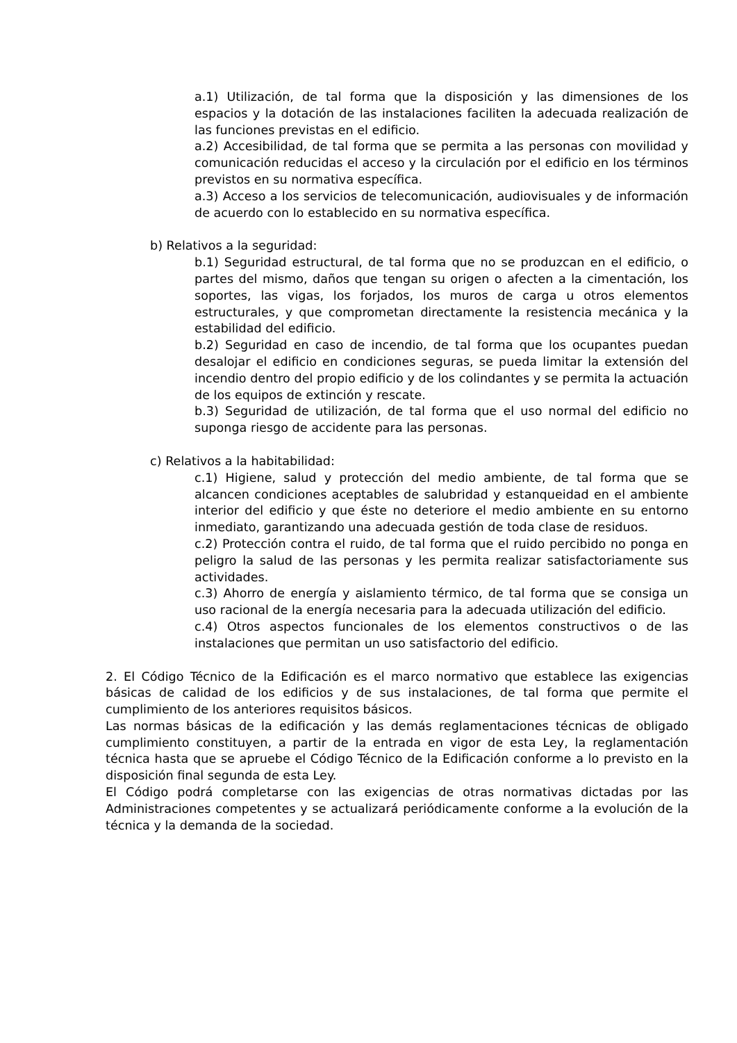a.1) Utilización, de tal forma que la disposición y las dimensiones de los espacios y la dotación de las instalaciones faciliten la adecuada realización de las funciones previstas en el edificio.
a.2) Accesibilidad, de tal forma que se permita a las personas con movilidad y comunicación reducidas el acceso y la circulación por el edificio en los términos previstos en su normativa específica.
a.3) Acceso a los servicios de telecomunicación, audiovisuales y de información de acuerdo con lo establecido en su normativa específica.
b) Relativos a la seguridad:
b.1) Seguridad estructural, de tal forma que no se produzcan en el edificio, o partes del mismo, daños que tengan su origen o afecten a la cimentación, los soportes, las vigas, los forjados, los muros de carga u otros elementos estructurales, y que comprometan directamente la resistencia mecánica y la estabilidad del edificio.
b.2) Seguridad en caso de incendio, de tal forma que los ocupantes puedan desalojar el edificio en condiciones seguras, se pueda limitar la extensión del incendio dentro del propio edificio y de los colindantes y se permita la actuación de los equipos de extinción y rescate.
b.3) Seguridad de utilización, de tal forma que el uso normal del edificio no suponga riesgo de accidente para las personas.
c) Relativos a la habitabilidad:
c.1) Higiene, salud y protección del medio ambiente, de tal forma que se alcancen condiciones aceptables de salubridad y estanqueidad en el ambiente interior del edificio y que éste no deteriore el medio ambiente en su entorno inmediato, garantizando una adecuada gestión de toda clase de residuos.
c.2) Protección contra el ruido, de tal forma que el ruido percibido no ponga en peligro la salud de las personas y les permita realizar satisfactoriamente sus actividades.
c.3) Ahorro de energía y aislamiento térmico, de tal forma que se consiga un uso racional de la energía necesaria para la adecuada utilización del edificio.
c.4) Otros aspectos funcionales de los elementos constructivos o de las instalaciones que permitan un uso satisfactorio del edificio.
2. El Código Técnico de la Edificación es el marco normativo que establece las exigencias básicas de calidad de los edificios y de sus instalaciones, de tal forma que permite el cumplimiento de los anteriores requisitos básicos.
Las normas básicas de la edificación y las demás reglamentaciones técnicas de obligado cumplimiento constituyen, a partir de la entrada en vigor de esta Ley, la reglamentación técnica hasta que se apruebe el Código Técnico de la Edificación conforme a lo previsto en la disposición final segunda de esta Ley.
El Código podrá completarse con las exigencias de otras normativas dictadas por las Administraciones competentes y se actualizará periódicamente conforme a la evolución de la técnica y la demanda de la sociedad.